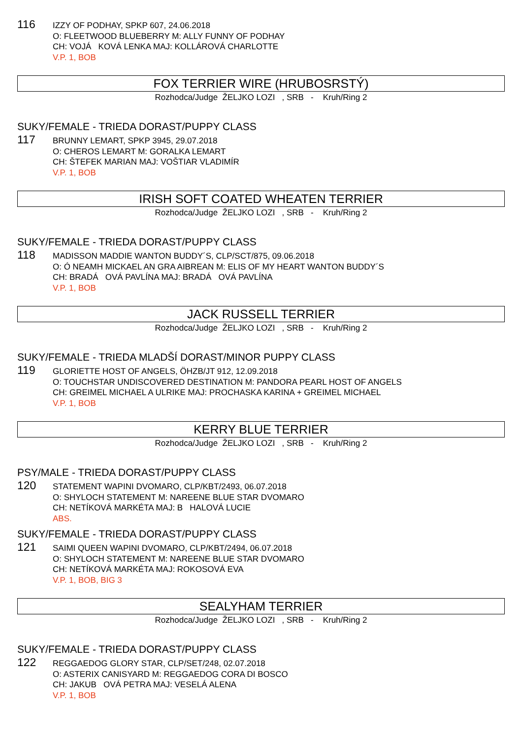116
IZZY OF PODHAY, SPKP 607, 24.06.2018
O: FLEETWOOD BLUEBERRY M: ALLY FUNNY OF PODHAY
CH: VOJÁ KOVÁ LENKA MAJ: KOLLÁROVÁ CHARLOTTE
V.P. 1, BOB
FOX TERRIER WIRE (HRUBOSRSTÝ)
Rozhodca/Judge ŽELJKO LOZI , SRB - Kruh/Ring 2
SUKY/FEMALE - TRIEDA DORAST/PUPPY CLASS
117
BRUNNY LEMART, SPKP 3945, 29.07.2018
O: CHEROS LEMART M: GORALKA LEMART
CH: ŠTEFEK MARIAN MAJ: VOŠTIAR VLADIMÍR
V.P. 1, BOB
IRISH SOFT COATED WHEATEN TERRIER
Rozhodca/Judge ŽELJKO LOZI , SRB - Kruh/Ring 2
SUKY/FEMALE - TRIEDA DORAST/PUPPY CLASS
118
MADISSON MADDIE WANTON BUDDY´S, CLP/SCT/875, 09.06.2018
O: Ó NEAMH MICKAEL AN GRA AIBREAN M: ELIS OF MY HEART WANTON BUDDY´S
CH: BRADÁ OVÁ PAVLÍNA MAJ: BRADÁ OVÁ PAVLÍNA
V.P. 1, BOB
JACK RUSSELL TERRIER
Rozhodca/Judge ŽELJKO LOZI , SRB - Kruh/Ring 2
SUKY/FEMALE - TRIEDA MLADŠÍ DORAST/MINOR PUPPY CLASS
119
GLORIETTE HOST OF ANGELS, ÖHZB/JT 912, 12.09.2018
O: TOUCHSTAR UNDISCOVERED DESTINATION M: PANDORA PEARL HOST OF ANGELS
CH: GREIMEL MICHAEL A ULRIKE MAJ: PROCHASKA KARINA + GREIMEL MICHAEL
V.P. 1, BOB
KERRY BLUE TERRIER
Rozhodca/Judge ŽELJKO LOZI , SRB - Kruh/Ring 2
PSY/MALE - TRIEDA DORAST/PUPPY CLASS
120
STATEMENT WAPINI DVOMARO, CLP/KBT/2493, 06.07.2018
O: SHYLOCH STATEMENT M: NAREENE BLUE STAR DVOMARO
CH: NETÍKOVÁ MARKÉTA MAJ: B HALOVÁ LUCIE
ABS.
SUKY/FEMALE - TRIEDA DORAST/PUPPY CLASS
121
SAIMI QUEEN WAPINI DVOMARO, CLP/KBT/2494, 06.07.2018
O: SHYLOCH STATEMENT M: NAREENE BLUE STAR DVOMARO
CH: NETÍKOVÁ MARKÉTA MAJ: ROKOSOVÁ EVA
V.P. 1, BOB, BIG 3
SEALYHAM TERRIER
Rozhodca/Judge ŽELJKO LOZI , SRB - Kruh/Ring 2
SUKY/FEMALE - TRIEDA DORAST/PUPPY CLASS
122
REGGAEDOG GLORY STAR, CLP/SET/248, 02.07.2018
O: ASTERIX CANISYARD M: REGGAEDOG CORA DI BOSCO
CH: JAKUB OVÁ PETRA MAJ: VESELÁ ALENA
V.P. 1, BOB